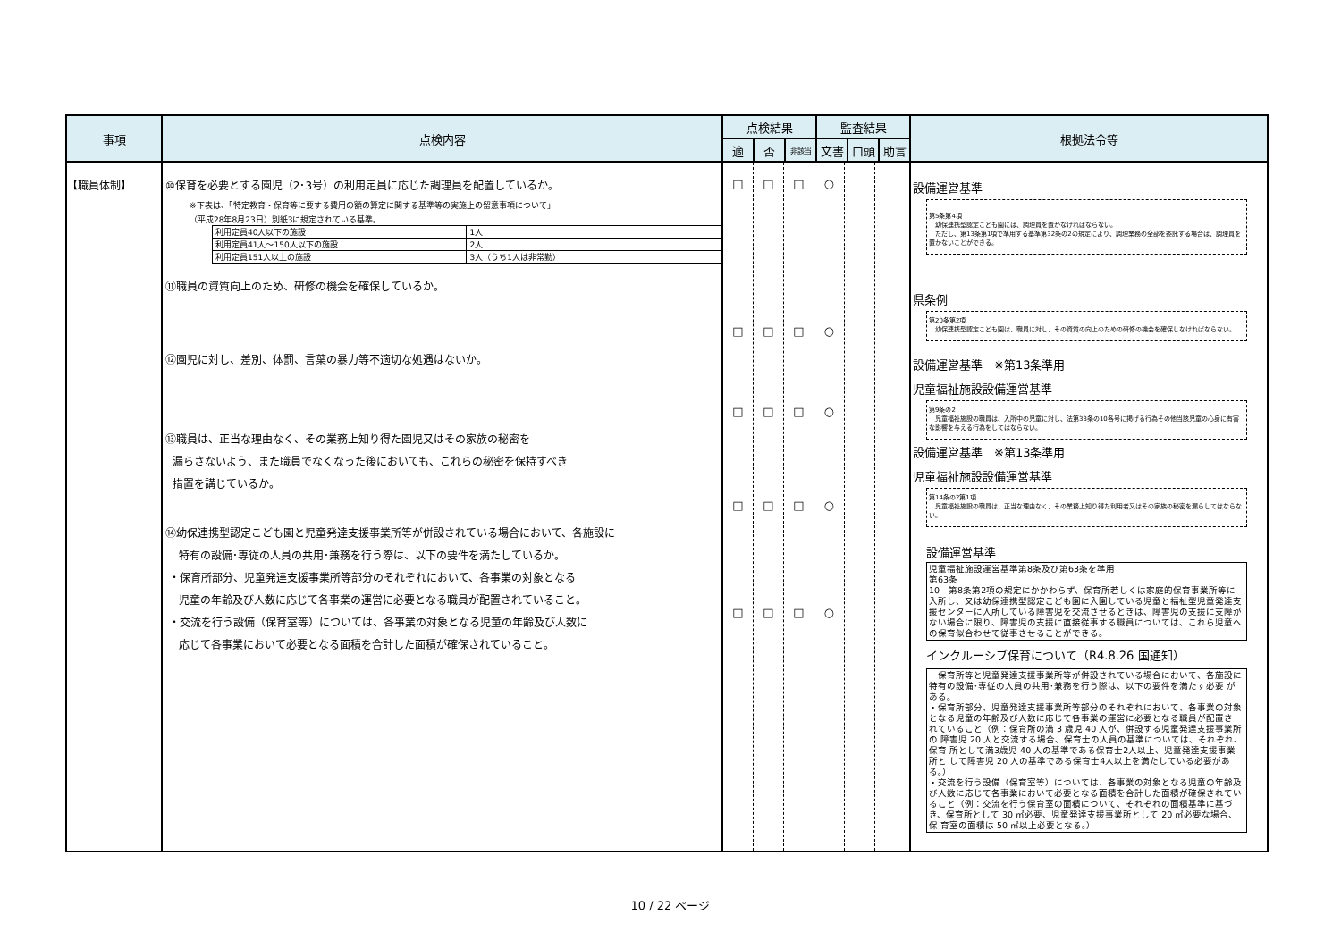| 事項 | 点検内容 | 点検結果 | | | 監査結果 | | | 根拠法令等 |
| --- | --- | --- | --- | --- | --- | --- | --- | --- |
| | | 適 | 否 | 非該当 | 文書 | 口頭 | 助言 | |
| 【職員体制】 | ⑩保育を必要とする園児（2･3号）の利用定員に応じた調理員を配置しているか。 ※下表は、「特定教育・保育等に要する費用の額の算定に関する基準等の実施上の留意事項について」 （平成28年8月23日）別紙3に規定されている基準。 / 利用定員40人以下の施設 / 1人 / / 利用定員41人～150人以下の施設 / 2人 / / 利用定員151人以上の施設 / 3人（うち1人は非常勤） / ⑪職員の資質向上のため、研修の機会を確保しているか。 ⑫園児に対し、差別、体罰、言葉の暴力等不適切な処遇はないか。 ⑬職員は、正当な理由なく、その業務上知り得た園児又はその家族の秘密を 漏らさないよう、また職員でなくなった後においても、これらの秘密を保持すべき 措置を講じているか。 ⑭幼保連携型認定こども園と児童発達支援事業所等が併設されている場合において、各施設に 特有の設備･専従の人員の共用･兼務を行う際は、以下の要件を満たしているか。 ・保育所部分、児童発達支援事業所等部分のそれぞれにおいて、各事業の対象となる 児童の年齢及び人数に応じて各事業の運営に必要となる職員が配置されていること。 ・交流を行う設備（保育室等）については、各事業の対象となる児童の年齢及び人数に 応じて各事業において必要となる面積を合計した面積が確保されていること。 | / □ □ □ □ □ / □ □ □ □ □ / □ □ □ □ □ / ○ ○ ○ ○ ○ / / / | | | | | | 設備運営基準 第5条第4項 幼保連携型認定こども園には、調理員を置かなければならない。 ただし、第13条第1項で準用する基準第32条の2の規定により、調理業務の全部を委託する場合は、調理員を置かないことができる。 県条例 第20条第2項 幼保連携型認定こども園は、職員に対し、その資質の向上のための研修の機会を確保しなければならない。 設備運営基準 ※第13条準用 児童福祉施設設備運営基準 第9条の2 児童福祉施設の職員は、入所中の児童に対し、法第33条の10各号に掲げる行為その他当該児童の心身に有害な影響を与える行為をしてはならない。 設備運営基準 ※第13条準用 児童福祉施設設備運営基準 第14条の2第1項 児童福祉施設の職員は、正当な理由なく、その業務上知り得た利用者又はその家族の秘密を漏らしてはならない。 設備運営基準 児童福祉施設運営基準第8条及び第63条を準用 第63条 10 第8条第2項の規定にかかわらず、保育所若しくは家庭的保育事業所等に入所し、又は幼保連携型認定こども園に入園している児童と福祉型児童発達支援センターに入所している障害児を交流させるときは、障害児の支援に支障がない場合に限り、障害児の支援に直接従事する職員については、これら児童への保育似合わせて従事させることができる。 インクルーシブ保育について（R4.8.26 国通知） 保育所等と児童発達支援事業所等が併設されている場合において、各施設に特有の設備･専従の人員の共用･兼務を行う際は、以下の要件を満たす必要 がある。 ・保育所部分、児童発達支援事業所等部分のそれぞれにおいて、各事業の対象 となる児童の年齢及び人数に応じて各事業の運営に必要となる職員が配置さ れていること（例：保育所の満 3 歳児 40 人が、併設する児童発達支援事業所の 障害児 20 人と交流する場合、保育士の人員の基準については、それぞれ、保育 所として満3歳児 40 人の基準である保育士2人以上、児童発達支援事業所と して障害児 20 人の基準である保育士4人以上を満たしている必要がある。） ・交流を行う設備（保育室等）については、各事業の対象となる児童の年齢及び人数に応じて各事業において必要となる面積を合計した面積が確保されていること（例：交流を行う保育室の面積について、それぞれの面積基準に基づき、保育所として 30 ㎡必要、児童発達支援事業所として 20 ㎡必要な場合、保 育室の面積は 50 ㎡以上必要となる。） |
10 / 22 ページ